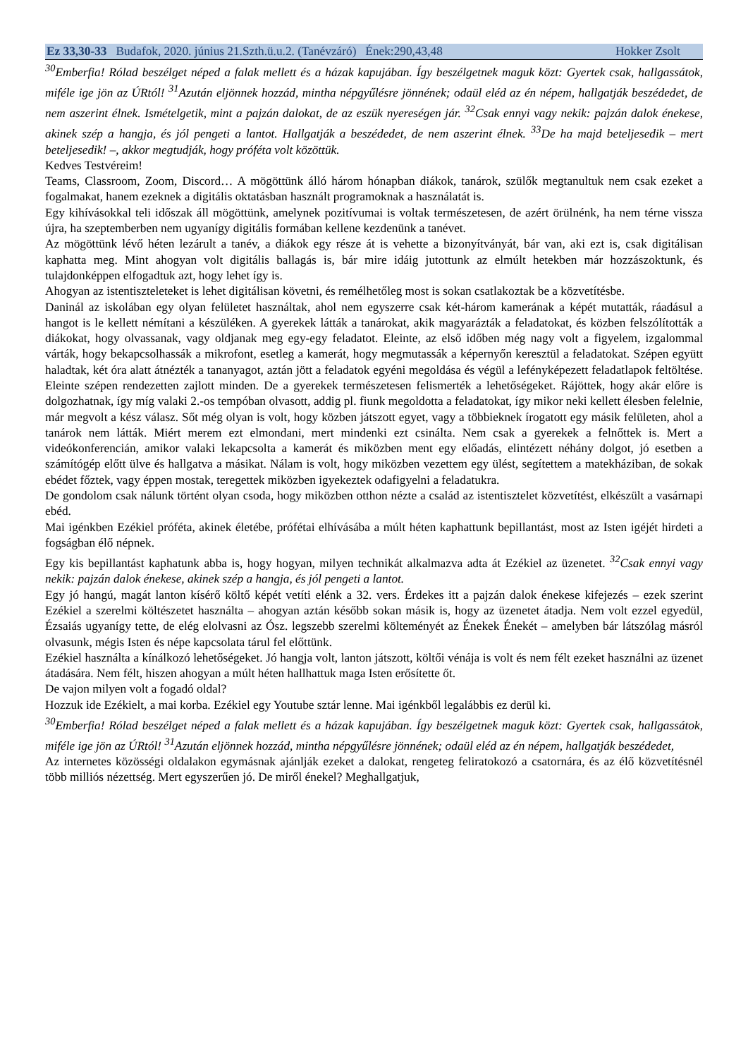Ez 33,30-33 Budafok, 2020. június 21.Szth.ü.u.2. (Tanévzáró) Ének:290,43,48 Hokker Zsolt
<sup>30</sup> Emberfia! Rólad beszélget néped a falak mellett és a házak kapujában. Így beszélgetnek maguk közt: Gyertek csak, hallgassátok, miféle ige jön az ÚRtól! <sup>31</sup>Azután eljönnek hozzád, mintha népgyűlésre jönnének; odaül eléd az én népem, hallgatják beszédedet, de nem aszerint élnek. Ismételgetik, mint a pajzán dalokat, de az eszük nyereségen jár. <sup>32</sup>Csak ennyi vagy nekik: pajzán dalok énekese, akinek szép a hangja, és jól pengeti a lantot. Hallgatják a beszédedet, de nem aszerint élnek. <sup>33</sup>De ha majd beteljesedik – mert beteljesedik! –, akkor megtudják, hogy próféta volt közöttük.
Kedves Testvéreim!
Teams, Classroom, Zoom, Discord… A mögöttünk álló három hónapban diákok, tanárok, szülők megtanultuk nem csak ezeket a fogalmakat, hanem ezeknek a digitális oktatásban használt programoknak a használatát is.
Egy kihívásokkal teli időszak áll mögöttünk, amelynek pozitívumai is voltak természetesen, de azért örülnénk, ha nem térne vissza újra, ha szeptemberben nem ugyanígy digitális formában kellene kezdenünk a tanévet.
Az mögöttünk lévő héten lezárult a tanév, a diákok egy része át is vehette a bizonyítványát, bár van, aki ezt is, csak digitálisan kaphatta meg. Mint ahogyan volt digitális ballagás is, bár mire idáig jutottunk az elmúlt hetekben már hozzászoktunk, és tulajdonképpen elfogadtuk azt, hogy lehet így is.
Ahogyan az istentiszteleteket is lehet digitálisan követni, és remélhetőleg most is sokan csatlakoztak be a közvetítésbe.
Daninál az iskolában egy olyan felületet használtak, ahol nem egyszerre csak két-három kamerának a képét mutatták, ráadásul a hangot is le kellett némítani a készüléken. A gyerekek látták a tanárokat, akik magyarázták a feladatokat, és közben felszólították a diákokat, hogy olvassanak, vagy oldjanak meg egy-egy feladatot. Eleinte, az első időben még nagy volt a figyelem, izgalommal várták, hogy bekapcsolhassák a mikrofont, esetleg a kamerát, hogy megmutassák a képernyőn keresztül a feladatokat. Szépen együtt haladtak, két óra alatt átnézték a tananyagot, aztán jött a feladatok egyéni megoldása és végül a lefényképezett feladatlapok feltöltése. Eleinte szépen rendezetten zajlott minden. De a gyerekek természetesen felismerték a lehetőségeket. Rájöttek, hogy akár előre is dolgozhatnak, így míg valaki 2.-os tempóban olvasott, addig pl. fiunk megoldotta a feladatokat, így mikor neki kellett élesben felelnie, már megvolt a kész válasz. Sőt még olyan is volt, hogy közben játszott egyet, vagy a többieknek írogatott egy másik felületen, ahol a tanárok nem látták. Miért merem ezt elmondani, mert mindenki ezt csinálta. Nem csak a gyerekek a felnőttek is. Mert a videókonferencián, amikor valaki lekapcsolta a kamerát és miközben ment egy előadás, elintézett néhány dolgot, jó esetben a számítógép előtt ülve és hallgatva a másikat. Nálam is volt, hogy miközben vezettem egy ülést, segítettem a matekháziban, de sokak ebédet főztek, vagy éppen mostak, teregettek miközben igyekeztek odafigyelni a feladatukra.
De gondolom csak nálunk történt olyan csoda, hogy miközben otthon nézte a család az istentisztelet közvetítést, elkészült a vasárnapi ebéd.
Mai igénkben Ezékiel próféta, akinek életébe, prófétai elhívásába a múlt héten kaphattunk bepillantást, most az Isten igéjét hirdeti a fogságban élő népnek.
Egy kis bepillantást kaphatunk abba is, hogy hogyan, milyen technikát alkalmazva adta át Ezékiel az üzenetet. <sup>32</sup>Csak ennyi vagy nekik: pajzán dalok énekese, akinek szép a hangja, és jól pengeti a lantot.
Egy jó hangú, magát lanton kísérő költő képét vetíti elénk a 32. vers. Érdekes itt a pajzán dalok énekese kifejezés – ezek szerint Ezékiel a szerelmi költészetet használta – ahogyan aztán később sokan másik is, hogy az üzenetet átadja. Nem volt ezzel egyedül, Ézsaiás ugyanígy tette, de elég elolvasni az Ósz. legszebb szerelmi költeményét az Énekek Énekét – amelyben bár látszólag másról olvasunk, mégis Isten és népe kapcsolata tárul fel előttünk.
Ezékiel használta a kínálkozó lehetőségeket. Jó hangja volt, lanton játszott, költői vénája is volt és nem félt ezeket használni az üzenet átadására. Nem félt, hiszen ahogyan a múlt héten hallhattuk maga Isten erősítette őt.
De vajon milyen volt a fogadó oldal?
Hozzuk ide Ezékielt, a mai korba. Ezékiel egy Youtube sztár lenne. Mai igénkből legalábbis ez derül ki.
<sup>30</sup> Emberfia! Rólad beszélget néped a falak mellett és a házak kapujában. Így beszélgetnek maguk közt: Gyertek csak, hallgassátok, miféle ige jön az ÚRtól! <sup>31</sup>Azután eljönnek hozzád, mintha népgyűlésre jönnének; odaül eléd az én népem, hallgatják beszédedet,
Az internetes közösségi oldalakon egymásnak ajánlják ezeket a dalokat, rengeteg feliratokozó a csatornára, és az élő közvetítésnél több milliós nézettség. Mert egyszerűen jó. De miről énekel? Meghallgatjuk,